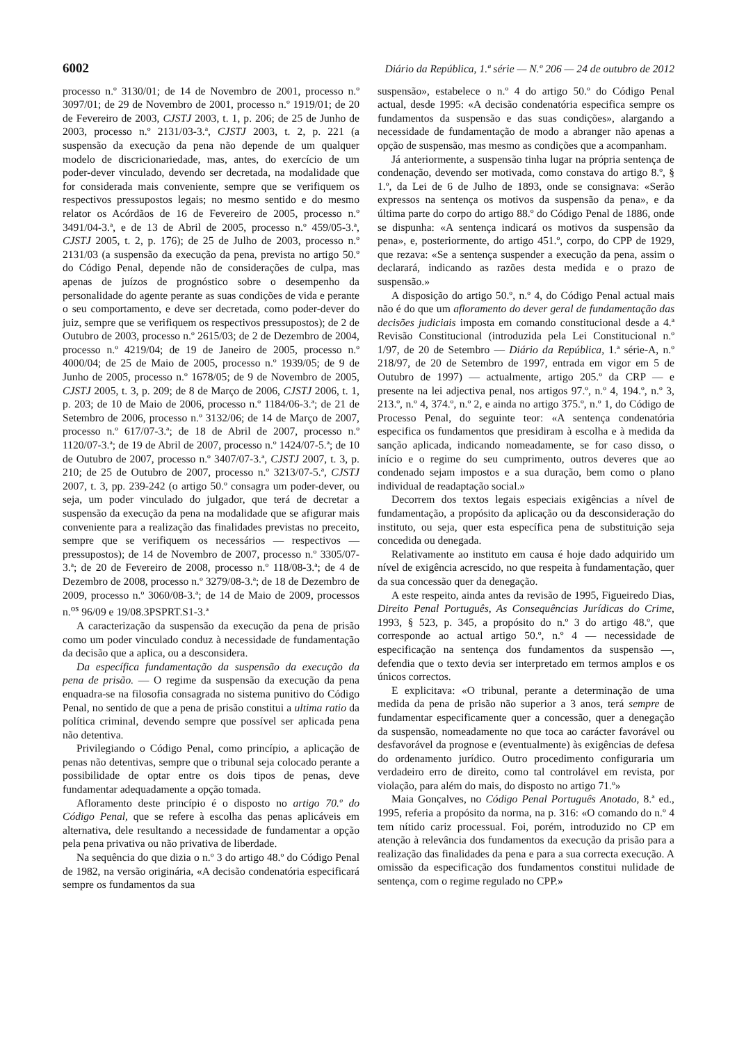6002 Diário da República, 1.ª série — N.º 206 — 24 de outubro de 2012
processo n.º 3130/01; de 14 de Novembro de 2001, processo n.º 3097/01; de 29 de Novembro de 2001, processo n.º 1919/01; de 20 de Fevereiro de 2003, CJSTJ 2003, t. 1, p. 206; de 25 de Junho de 2003, processo n.º 2131/03-3.ª, CJSTJ 2003, t. 2, p. 221 (a suspensão da execução da pena não depende de um qualquer modelo de discricionariedade, mas, antes, do exercício de um poder-dever vinculado, devendo ser decretada, na modalidade que for considerada mais conveniente, sempre que se verifiquem os respectivos pressupostos legais; no mesmo sentido e do mesmo relator os Acórdãos de 16 de Fevereiro de 2005, processo n.º 3491/04-3.ª, e de 13 de Abril de 2005, processo n.º 459/05-3.ª, CJSTJ 2005, t. 2, p. 176); de 25 de Julho de 2003, processo n.º 2131/03 (a suspensão da execução da pena, prevista no artigo 50.º do Código Penal, depende não de considerações de culpa, mas apenas de juízos de prognóstico sobre o desempenho da personalidade do agente perante as suas condições de vida e perante o seu comportamento, e deve ser decretada, como poder-dever do juiz, sempre que se verifiquem os respectivos pressupostos); de 2 de Outubro de 2003, processo n.º 2615/03; de 2 de Dezembro de 2004, processo n.º 4219/04; de 19 de Janeiro de 2005, processo n.º 4000/04; de 25 de Maio de 2005, processo n.º 1939/05; de 9 de Junho de 2005, processo n.º 1678/05; de 9 de Novembro de 2005, CJSTJ 2005, t. 3, p. 209; de 8 de Março de 2006, CJSTJ 2006, t. 1, p. 203; de 10 de Maio de 2006, processo n.º 1184/06-3.ª; de 21 de Setembro de 2006, processo n.º 3132/06; de 14 de Março de 2007, processo n.º 617/07-3.ª; de 18 de Abril de 2007, processo n.º 1120/07-3.ª; de 19 de Abril de 2007, processo n.º 1424/07-5.ª; de 10 de Outubro de 2007, processo n.º 3407/07-3.ª, CJSTJ 2007, t. 3, p. 210; de 25 de Outubro de 2007, processo n.º 3213/07-5.ª, CJSTJ 2007, t. 3, pp. 239-242 (o artigo 50.º consagra um poder-dever, ou seja, um poder vinculado do julgador, que terá de decretar a suspensão da execução da pena na modalidade que se afigurar mais conveniente para a realização das finalidades previstas no preceito, sempre que se verifiquem os necessários — respectivos — pressupostos); de 14 de Novembro de 2007, processo n.º 3305/07-3.ª; de 20 de Fevereiro de 2008, processo n.º 118/08-3.ª; de 4 de Dezembro de 2008, processo n.º 3279/08-3.ª; de 18 de Dezembro de 2009, processo n.º 3060/08-3.ª; de 14 de Maio de 2009, processos n.<sup>os</sup> 96/09 e 19/08.3PSPRT.S1-3.ª
A caracterização da suspensão da execução da pena de prisão como um poder vinculado conduz à necessidade de fundamentação da decisão que a aplica, ou a desconsidera.
Da específica fundamentação da suspensão da execução da pena de prisão. — O regime da suspensão da execução da pena enquadra-se na filosofia consagrada no sistema punitivo do Código Penal, no sentido de que a pena de prisão constitui a ultima ratio da política criminal, devendo sempre que possível ser aplicada pena não detentiva.
Privilegiando o Código Penal, como princípio, a aplicação de penas não detentivas, sempre que o tribunal seja colocado perante a possibilidade de optar entre os dois tipos de penas, deve fundamentar adequadamente a opção tomada.
Afloramento deste princípio é o disposto no artigo 70.º do Código Penal, que se refere à escolha das penas aplicáveis em alternativa, dele resultando a necessidade de fundamentar a opção pela pena privativa ou não privativa de liberdade.
Na sequência do que dizia o n.º 3 do artigo 48.º do Código Penal de 1982, na versão originária, «A decisão condenatória especificará sempre os fundamentos da sua
suspensão», estabelece o n.º 4 do artigo 50.º do Código Penal actual, desde 1995: «A decisão condenatória especifica sempre os fundamentos da suspensão e das suas condições», alargando a necessidade de fundamentação de modo a abranger não apenas a opção de suspensão, mas mesmo as condições que a acompanham.
Já anteriormente, a suspensão tinha lugar na própria sentença de condenação, devendo ser motivada, como constava do artigo 8.º, § 1.º, da Lei de 6 de Julho de 1893, onde se consignava: «Serão expressos na sentença os motivos da suspensão da pena», e da última parte do corpo do artigo 88.º do Código Penal de 1886, onde se dispunha: «A sentença indicará os motivos da suspensão da pena», e, posteriormente, do artigo 451.º, corpo, do CPP de 1929, que rezava: «Se a sentença suspender a execução da pena, assim o declarará, indicando as razões desta medida e o prazo de suspensão.»
A disposição do artigo 50.º, n.º 4, do Código Penal actual mais não é do que um afloramento do dever geral de fundamentação das decisões judiciais imposta em comando constitucional desde a 4.ª Revisão Constitucional (introduzida pela Lei Constitucional n.º 1/97, de 20 de Setembro — Diário da República, 1.ª série-A, n.º 218/97, de 20 de Setembro de 1997, entrada em vigor em 5 de Outubro de 1997) — actualmente, artigo 205.º da CRP — e presente na lei adjectiva penal, nos artigos 97.º, n.º 4, 194.º, n.º 3, 213.º, n.º 4, 374.º, n.º 2, e ainda no artigo 375.º, n.º 1, do Código de Processo Penal, do seguinte teor: «A sentença condenatória especifica os fundamentos que presidiram à escolha e à medida da sanção aplicada, indicando nomeadamente, se for caso disso, o início e o regime do seu cumprimento, outros deveres que ao condenado sejam impostos e a sua duração, bem como o plano individual de readaptação social.»
Decorrem dos textos legais especiais exigências a nível de fundamentação, a propósito da aplicação ou da desconsideração do instituto, ou seja, quer esta específica pena de substituição seja concedida ou denegada.
Relativamente ao instituto em causa é hoje dado adquirido um nível de exigência acrescido, no que respeita à fundamentação, quer da sua concessão quer da denegação.
A este respeito, ainda antes da revisão de 1995, Figueiredo Dias, Direito Penal Português, As Consequências Jurídicas do Crime, 1993, § 523, p. 345, a propósito do n.º 3 do artigo 48.º, que corresponde ao actual artigo 50.º, n.º 4 — necessidade de especificação na sentença dos fundamentos da suspensão —, defendia que o texto devia ser interpretado em termos amplos e os únicos correctos.
E explicitava: «O tribunal, perante a determinação de uma medida da pena de prisão não superior a 3 anos, terá sempre de fundamentar especificamente quer a concessão, quer a denegação da suspensão, nomeadamente no que toca ao carácter favorável ou desfavorável da prognose e (eventualmente) às exigências de defesa do ordenamento jurídico. Outro procedimento configuraria um verdadeiro erro de direito, como tal controlável em revista, por violação, para além do mais, do disposto no artigo 71.º»
Maia Gonçalves, no Código Penal Português Anotado, 8.ª ed., 1995, referia a propósito da norma, na p. 316: «O comando do n.º 4 tem nítido cariz processual. Foi, porém, introduzido no CP em atenção à relevância dos fundamentos da execução da prisão para a realização das finalidades da pena e para a sua correcta execução. A omissão da especificação dos fundamentos constitui nulidade de sentença, com o regime regulado no CPP.»